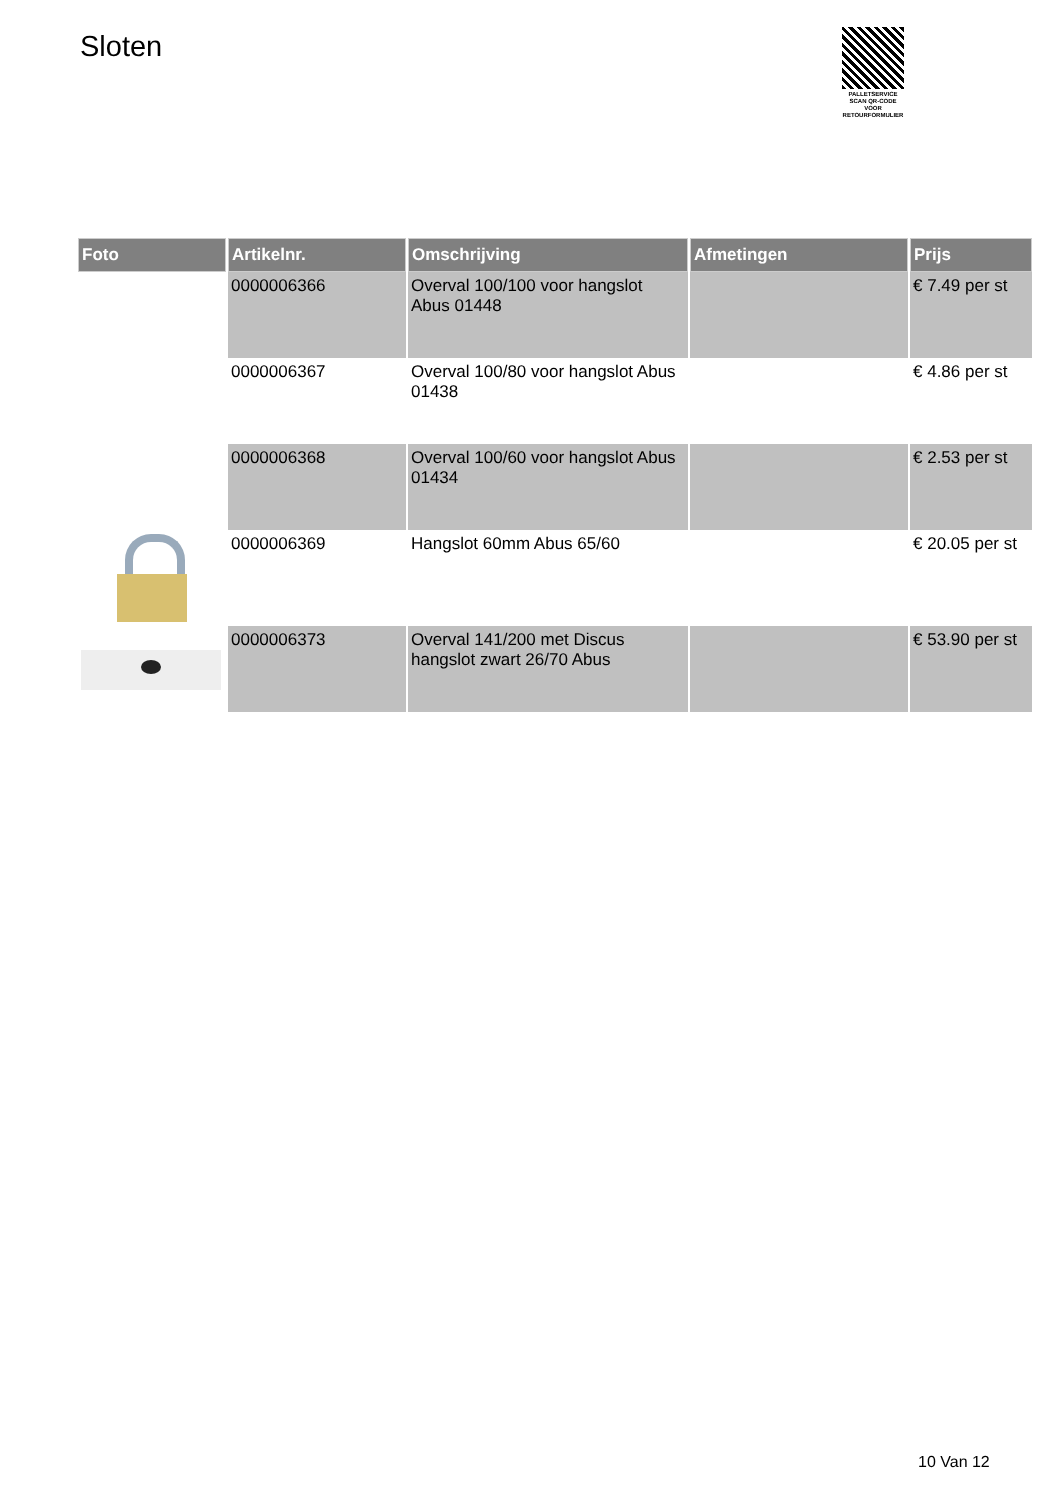Sloten
PALLETSERVICE
SCAN QR-CODE VOOR RETOURFORMULIER
| Foto | Artikelnr. | Omschrijving | Afmetingen | Prijs |
| --- | --- | --- | --- | --- |
| | 0000006366 | Overval 100/100 voor hangslot Abus 01448 | | € 7.49 per st |
| | 0000006367 | Overval 100/80 voor hangslot Abus 01438 | | € 4.86 per st |
| | 0000006368 | Overval 100/60 voor hangslot Abus 01434 | | € 2.53 per st |
| | 0000006369 | Hangslot 60mm Abus 65/60 | | € 20.05 per st |
| | 0000006373 | Overval 141/200 met Discus hangslot zwart 26/70 Abus | | € 53.90 per st |
10 Van 12